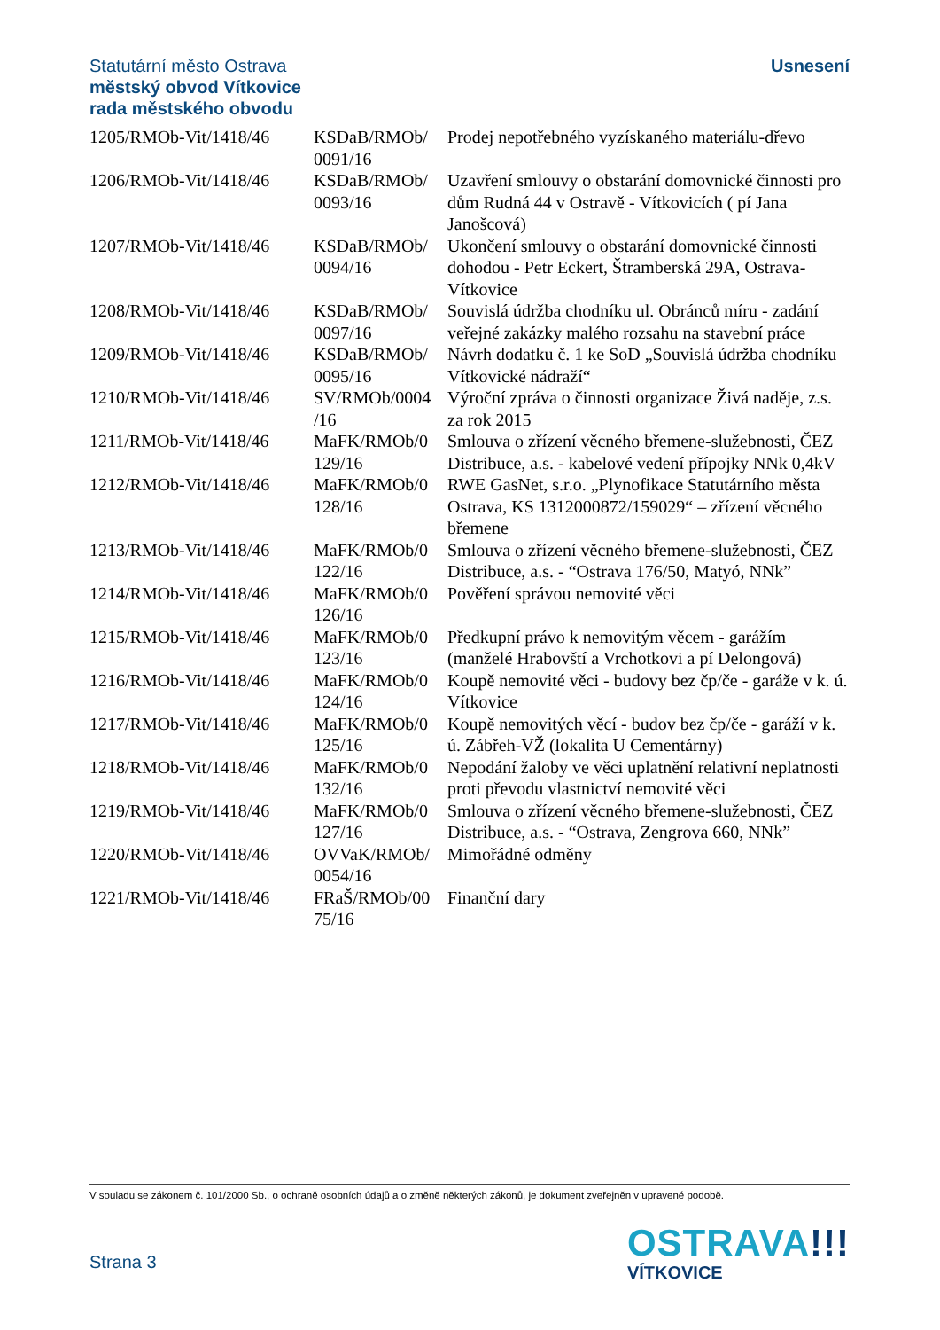Statutární město Ostrava
městský obvod Vítkovice
rada městského obvodu
Usnesení
| 1205/RMOb-Vit/1418/46 | KSDaB/RMOb/ 0091/16 | Prodej nepotřebného vyzískaného materiálu-dřevo |
| 1206/RMOb-Vit/1418/46 | KSDaB/RMOb/ 0093/16 | Uzavření smlouvy o obstarání domovnické činnosti pro dům Rudná 44 v Ostravě - Vítkovicích ( pí Jana Janošcová) |
| 1207/RMOb-Vit/1418/46 | KSDaB/RMOb/ 0094/16 | Ukončení smlouvy o obstarání domovnické činnosti dohodou - Petr Eckert, Štramberská 29A, Ostrava-Vítkovice |
| 1208/RMOb-Vit/1418/46 | KSDaB/RMOb/ 0097/16 | Souvislá údržba chodníku ul. Obránců míru - zadání veřejné zakázky malého rozsahu na stavební práce |
| 1209/RMOb-Vit/1418/46 | KSDaB/RMOb/ 0095/16 | Návrh dodatku č. 1 ke SoD „Souvislá údržba chodníku Vítkovické nádraží“ |
| 1210/RMOb-Vit/1418/46 | SV/RMOb/0004 /16 | Výroční zpráva o činnosti organizace Živá naděje, z.s. za rok 2015 |
| 1211/RMOb-Vit/1418/46 | MaFK/RMOb/0 129/16 | Smlouva o zřízení věcného břemene-služebnosti, ČEZ Distribuce, a.s. - kabelové vedení přípojky NNk 0,4kV |
| 1212/RMOb-Vit/1418/46 | MaFK/RMOb/0 128/16 | RWE GasNet, s.r.o. „Plynofikace Statutárního města Ostrava, KS 1312000872/159029“ – zřízení věcného břemene |
| 1213/RMOb-Vit/1418/46 | MaFK/RMOb/0 122/16 | Smlouva o zřízení věcného břemene-služebnosti, ČEZ Distribuce, a.s. - “Ostrava 176/50, Matyó, NNk” |
| 1214/RMOb-Vit/1418/46 | MaFK/RMOb/0 126/16 | Pověření správou nemovité věci |
| 1215/RMOb-Vit/1418/46 | MaFK/RMOb/0 123/16 | Předkupní právo k nemovitým věcem - garážím (manželé Hrabovští a Vrchotkovi a pí Delongová) |
| 1216/RMOb-Vit/1418/46 | MaFK/RMOb/0 124/16 | Koupě nemovité věci - budovy bez čp/če - garáže v k. ú. Vítkovice |
| 1217/RMOb-Vit/1418/46 | MaFK/RMOb/0 125/16 | Koupě nemovitých věcí - budov bez čp/če - garáží v k. ú. Zábřeh-VŽ (lokalita U Cementárny) |
| 1218/RMOb-Vit/1418/46 | MaFK/RMOb/0 132/16 | Nepodání žaloby ve věci uplatnění relativní neplatnosti proti převodu vlastnictví nemovité věci |
| 1219/RMOb-Vit/1418/46 | MaFK/RMOb/0 127/16 | Smlouva o zřízení věcného břemene-služebnosti, ČEZ Distribuce, a.s. - “Ostrava, Zengrova 660, NNk” |
| 1220/RMOb-Vit/1418/46 | OVVaK/RMOb/ 0054/16 | Mimořádné odměny |
| 1221/RMOb-Vit/1418/46 | FRaŠ/RMOb/00 75/16 | Finanční dary |
V souladu se zákonem č. 101/2000 Sb., o ochraně osobních údajů a o změně některých zákonů, je dokument zveřejněn v upravené podobě.
Strana 3
OSTRAVA!!!
VÍTKOVICE